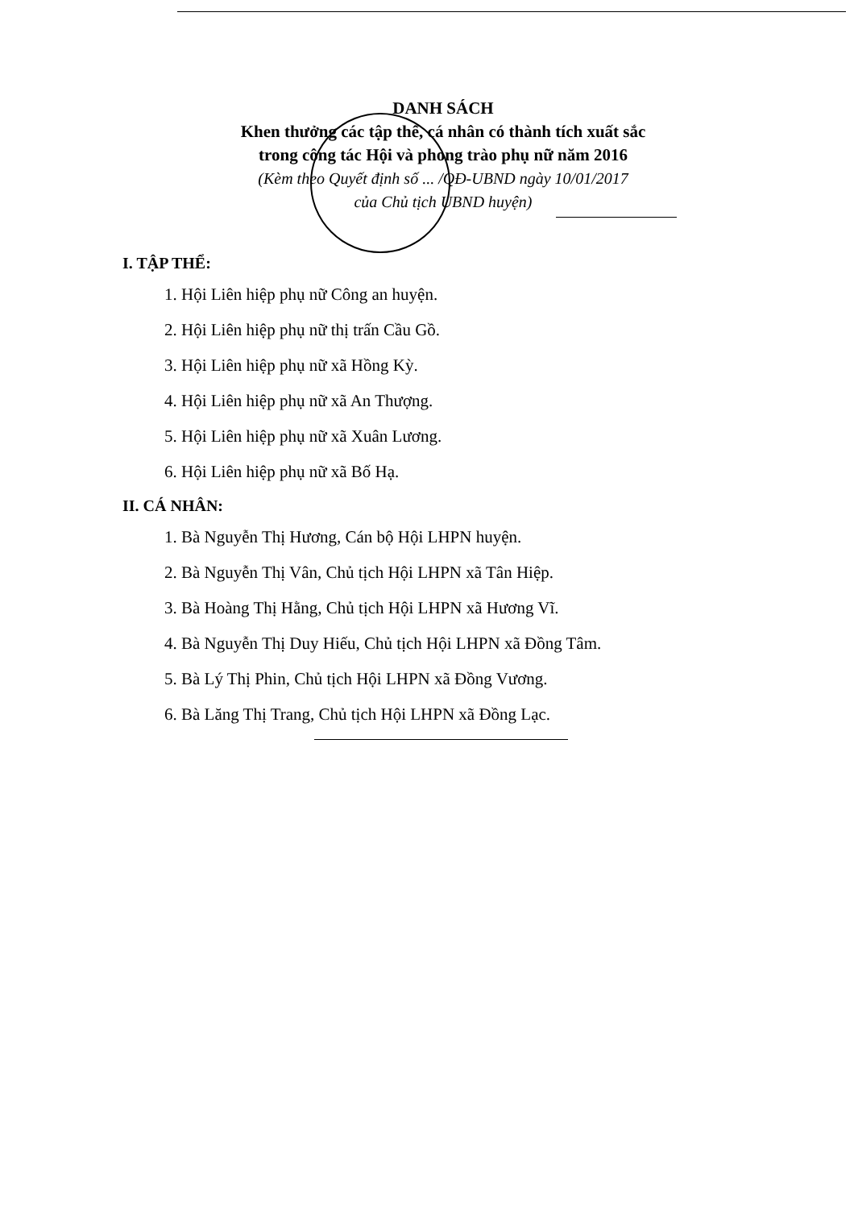DANH SÁCH
Khen thưởng các tập thể, cá nhân có thành tích xuất sắc
trong công tác Hội và phong trào phụ nữ năm 2016
(Kèm theo Quyết định số ... /QĐ-UBND ngày 10/01/2017
của Chủ tịch UBND huyện)
I. TẬP THỂ:
1. Hội Liên hiệp phụ nữ Công an huyện.
2. Hội Liên hiệp phụ nữ thị trấn Cầu Gồ.
3. Hội Liên hiệp phụ nữ xã Hồng Kỳ.
4. Hội Liên hiệp phụ nữ xã An Thượng.
5. Hội Liên hiệp phụ nữ xã Xuân Lương.
6. Hội Liên hiệp phụ nữ xã Bố Hạ.
II. CÁ NHÂN:
1. Bà Nguyễn Thị Hương, Cán bộ Hội LHPN huyện.
2. Bà Nguyễn Thị Vân, Chủ tịch Hội LHPN xã Tân Hiệp.
3. Bà Hoàng Thị Hằng, Chủ tịch Hội LHPN xã Hương Vĩ.
4. Bà Nguyễn Thị Duy Hiếu, Chủ tịch Hội LHPN xã Đồng Tâm.
5. Bà Lý Thị Phin, Chủ tịch Hội LHPN xã Đồng Vương.
6. Bà Lăng Thị Trang, Chủ tịch Hội LHPN xã Đồng Lạc.